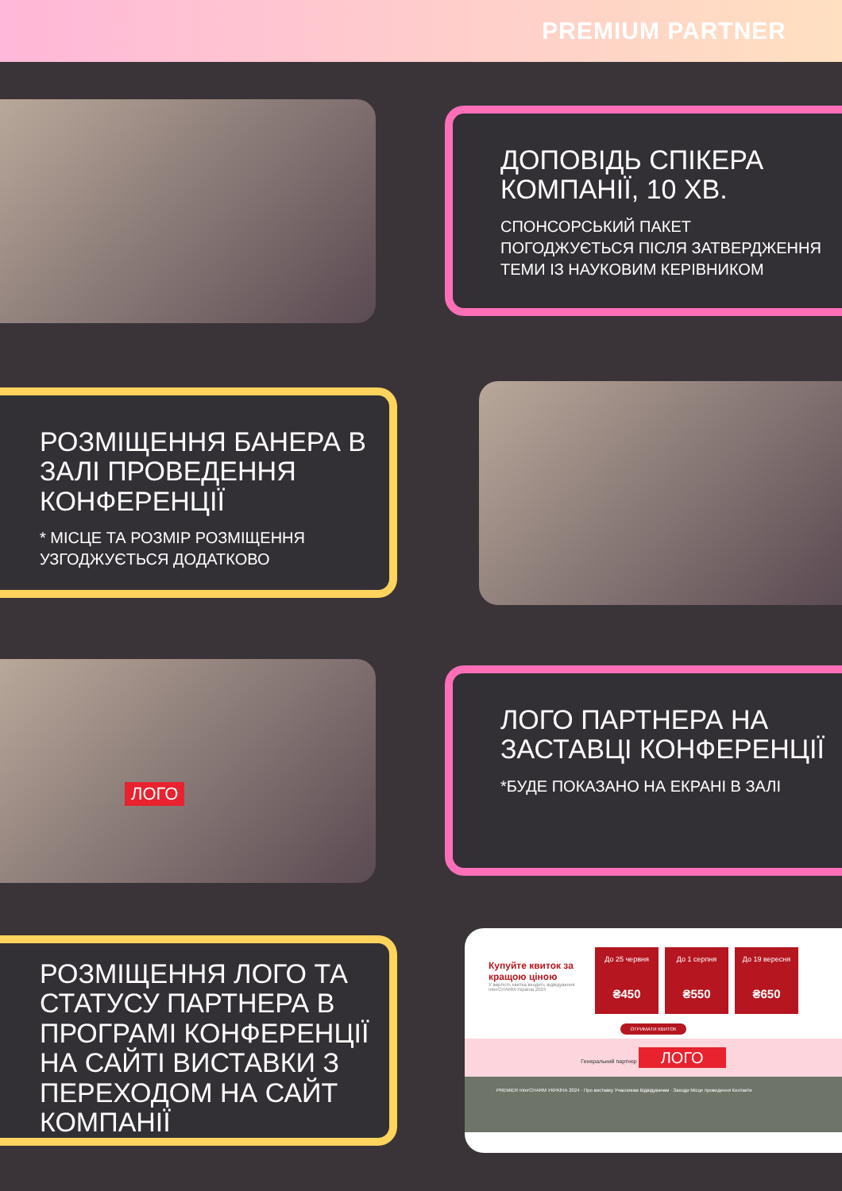PREMIUM PARTNER
ДОПОВІДЬ СПІКЕРА КОМПАНІЇ, 10 ХВ.
СПОНСОРСЬКИЙ ПАКЕТ ПОГОДЖУЄТЬСЯ ПІСЛЯ ЗАТВЕРДЖЕННЯ ТЕМИ ІЗ НАУКОВИМ КЕРІВНИКОМ
РОЗМІЩЕННЯ БАНЕРА В ЗАЛІ ПРОВЕДЕННЯ КОНФЕРЕНЦІЇ
* МІСЦЕ ТА РОЗМІР РОЗМІЩЕННЯ УЗГОДЖУЄТЬСЯ ДОДАТКОВО
ЛОГО
ЛОГО ПАРТНЕРА НА ЗАСТАВЦІ КОНФЕРЕНЦІЇ
*БУДЕ ПОКАЗАНО НА ЕКРАНІ В ЗАЛІ
РОЗМІЩЕННЯ ЛОГО ТА СТАТУСУ ПАРТНЕРА В ПРОГРАМІ КОНФЕРЕНЦІЇ НА САЙТІ ВИСТАВКИ З ПЕРЕХОДОМ НА САЙТ КОМПАНІЇ
Купуйте квиток за кращою ціною
У вартість квитка входить відвідування InterCHARM-Україна 2024
До 25 червня ₴450 До 1 серпня ₴550 До 19 вересня ₴650
ОТРИМАТИ КВИТОК
Генеральний партнер ЛОГО
PREMIER InterCHARM УКРАЇНА 2024 · Про виставку Учасникам Відвідувачам · Заходи Місце проведення Контакти